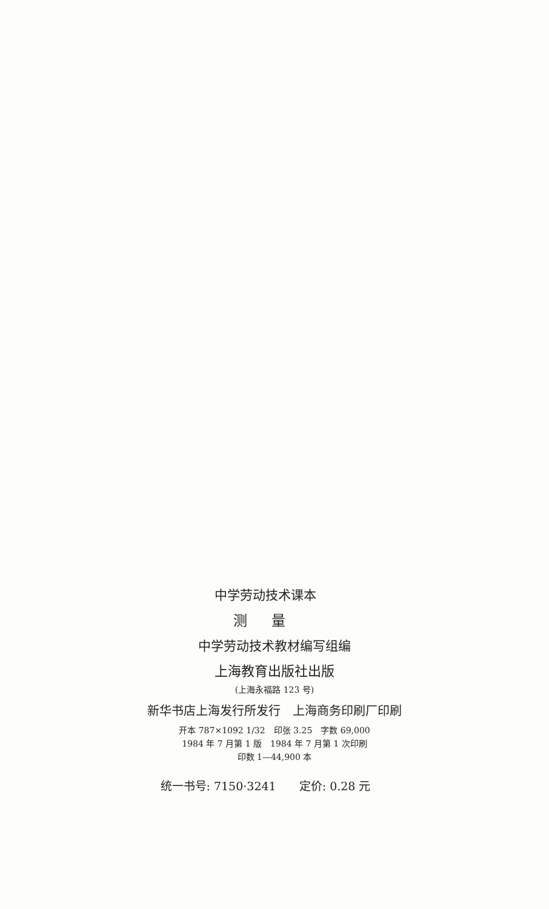中学劳动技术课本
测量
中学劳动技术教材编写组编
上海教育出版社出版
(上海永福路 123 号)
新华书店上海发行所发行　上海商务印刷厂印刷
开本 787×1092 1/32　印张 3.25　字数 69,000
1984 年 7 月第 1 版　1984 年 7 月第 1 次印刷
印数 1—44,900 本
统一书号: 7150·3241　　定价: 0.28 元